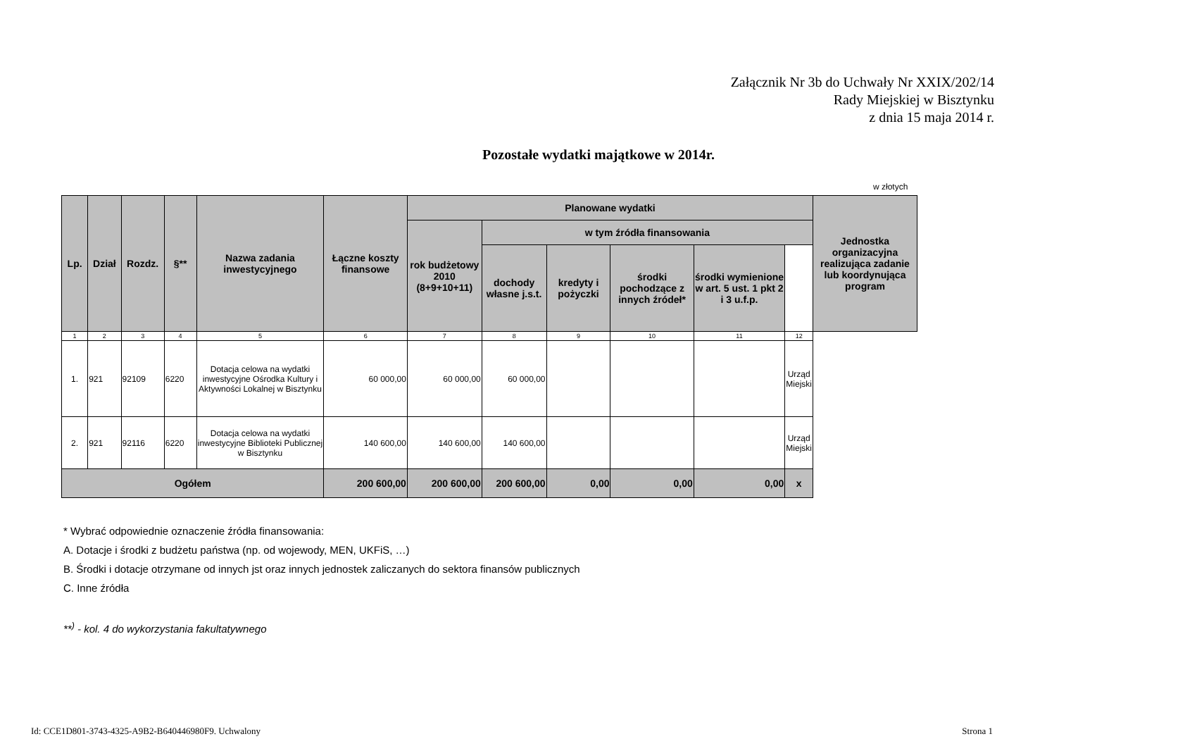Załącznik Nr 3b do Uchwały Nr XXIX/202/14
Rady Miejskiej w Bisztynku
z dnia 15 maja 2014 r.
Pozostałe wydatki majątkowe w 2014r.
w złotych
| Lp. | Dział | Rozdz. | §** | Nazwa zadania inwestycyjnego | Łączne koszty finansowe | Planowane wydatki | | | | | | Jednostka organizacyjna realizująca zadanie lub koordynująca program |
| --- | --- | --- | --- | --- | --- | --- | --- | --- | --- | --- | --- | --- |
| | | | | | | rok budżetowy 2010 (8+9+10+11) | w tym źródła finansowania | | | | | |
| | | | | | | | dochody własne j.s.t. | kredyty i pożyczki | środki pochodzące z innych źródeł* | środki wymienione w art. 5 ust. 1 pkt 2 i 3 u.f.p. | | |
| 1 | 2 | 3 | 4 | 5 | 6 | 7 | 8 | 9 | 10 | 11 | 12 | |
| 1. | 921 | 92109 | 6220 | Dotacja celowa na wydatki inwestycyjne Ośrodka Kultury i Aktywności Lokalnej w Bisztynku | 60 000,00 | 60 000,00 | 60 000,00 | | | | Urząd Miejski | |
| 2. | 921 | 92116 | 6220 | Dotacja celowa na wydatki inwestycyjne Biblioteki Publicznej w Bisztynku | 140 600,00 | 140 600,00 | 140 600,00 | | | | Urząd Miejski | |
| Ogółem | | | | | 200 600,00 | 200 600,00 | 200 600,00 | 0,00 | 0,00 | 0,00 | x | |
* Wybrać odpowiednie oznaczenie źródła finansowania:
A. Dotacje i środki z budżetu państwa (np. od wojewody, MEN, UKFiS, …)
B. Środki i dotacje otrzymane od innych jst oraz innych jednostek zaliczanych do sektora finansów publicznych
C. Inne źródła
**<sup>)</sup> - kol. 4 do wykorzystania fakultatywnego
Id: CCE1D801-3743-4325-A9B2-B640446980F9. Uchwalony Strona 1